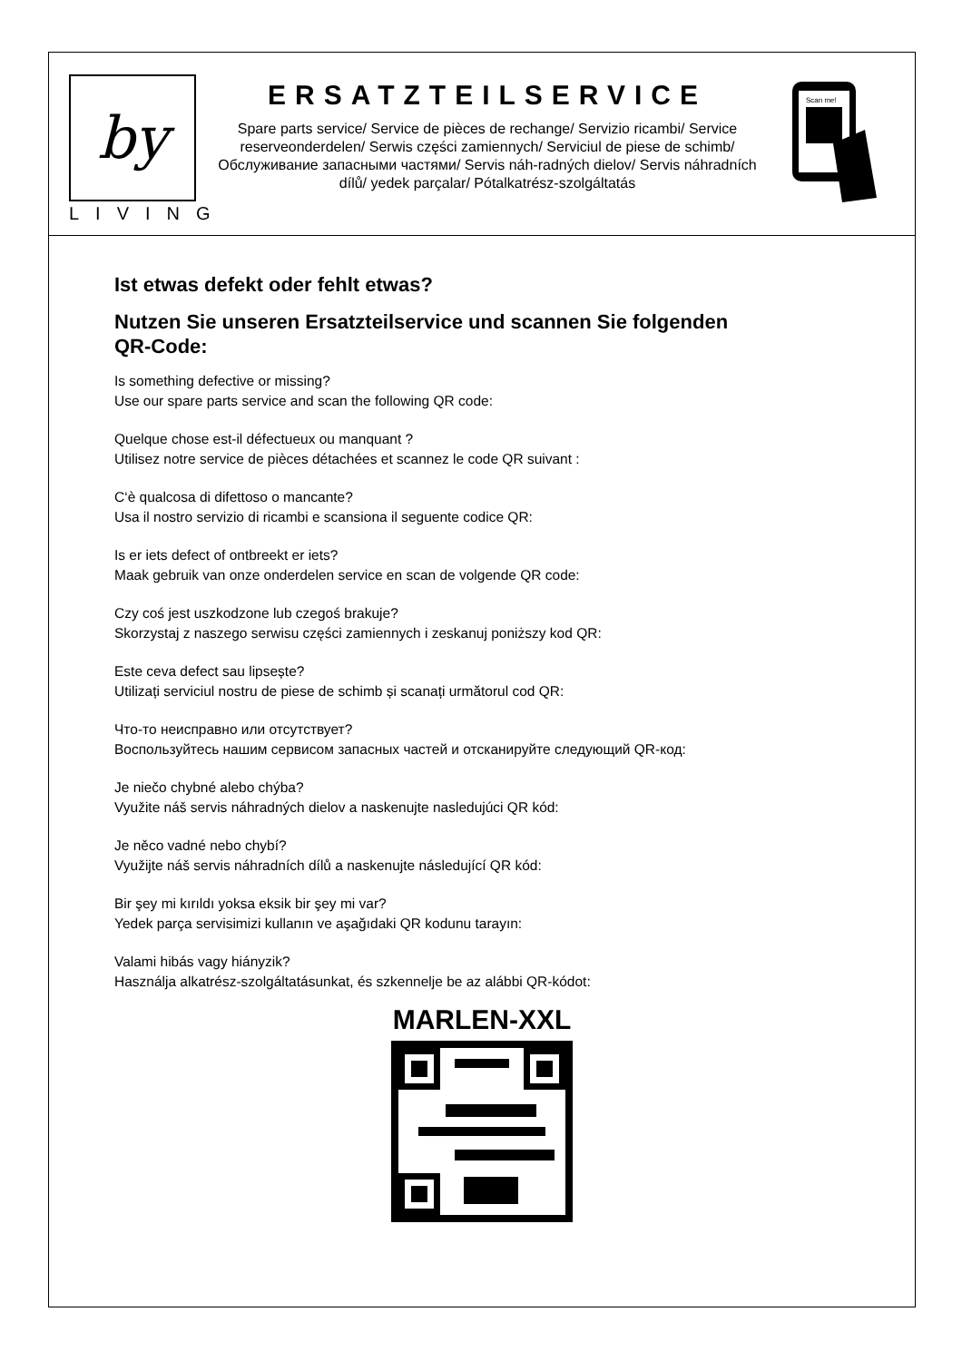by
LIVING
ERSATZTEILSERVICE
Spare parts service/ Service de pièces de rechange/ Servizio ricambi/ Service reserveonderdelen/ Serwis części zamiennych/ Serviciul de piese de schimb/ Обслуживание запасными частями/ Servis náh-radných dielov/ Servis náhradních dílů/ yedek parçalar/ Pótalkatrész-szolgáltatás
Scan me!
Ist etwas defekt oder fehlt etwas?
Nutzen Sie unseren Ersatzteilservice und scannen Sie folgenden
QR-Code:
Is something defective or missing?
Use our spare parts service and scan the following QR code:
Quelque chose est-il défectueux ou manquant ?
Utilisez notre service de pièces détachées et scannez le code QR suivant :
C‘è qualcosa di difettoso o mancante?
Usa il nostro servizio di ricambi e scansiona il seguente codice QR:
Is er iets defect of ontbreekt er iets?
Maak gebruik van onze onderdelen service en scan de volgende QR code:
Czy coś jest uszkodzone lub czegoś brakuje?
Skorzystaj z naszego serwisu części zamiennych i zeskanuj poniższy kod QR:
Este ceva defect sau lipsește?
Utilizați serviciul nostru de piese de schimb și scanați următorul cod QR:
Что-то неисправно или отсутствует?
Воспользуйтесь нашим сервисом запасных частей и отсканируйте следующий QR-код:
Je niečo chybné alebo chýba?
Využite náš servis náhradných dielov a naskenujte nasledujúci QR kód:
Je něco vadné nebo chybí?
Využijte náš servis náhradních dílů a naskenujte následující QR kód:
Bir şey mi kırıldı yoksa eksik bir şey mi var?
Yedek parça servisimizi kullanın ve aşağıdaki QR kodunu tarayın:
Valami hibás vagy hiányzik?
Használja alkatrész-szolgáltatásunkat, és szkennelje be az alábbi QR-kódot:
MARLEN-XXL